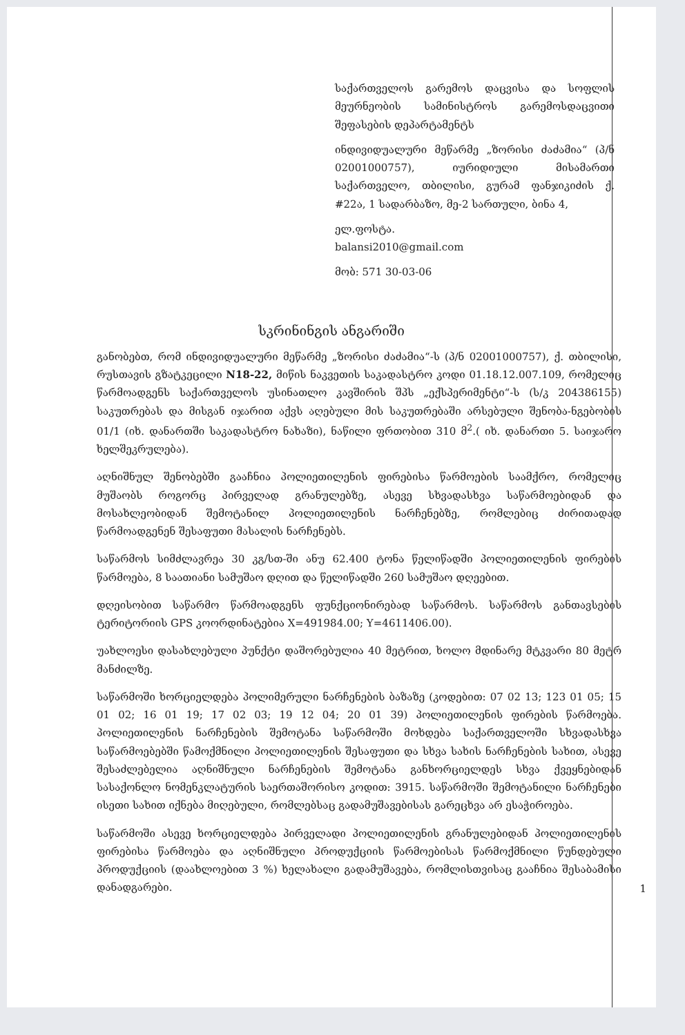საქართველოს გარემოს დაცვისა და სოფლის მეურნეობის სამინისტროს გარემოსდაცვითი შეფასების დეპარტამენტს
ინდივიდუალური მეწარმე „ზორისი ძაძამია“ (პ/ნ 02001000757), იურიდიული მისამართი საქართველო, თბილისი, გურამ ფანჯიკიძის ქ. #22ა, 1 სადარბაზო, მე-2 სართული, ბინა 4,
ელ.ფოსტა. balansi2010@gmail.com
მობ: 571 30-03-06
სკრინინგის ანგარიში
განობებთ, რომ ინდივიდუალური მეწარმე „ზორისი ძაძამია“-ს (პ/ნ 02001000757), ქ. თბილისი, რუსთავის გზატკეცილი N18-22, მიწის ნაკვეთის საკადასტრო კოდი 01.18.12.007.109, რომელიც წარმოადგენს საქართველოს უსინათლო კავშირის შპს „ექსპერიმენტი“-ს (ს/კ 204386155) საკუთრებას და მისგან იჯარით აქვს აღებული მის საკუთრებაში არსებული შენობა-ნგებობის 01/1 (იხ. დანართში საკადასტრო ნახაზი), ნაწილი ფრთობით 310 მ<sup>2</sup>.( იხ. დანართი 5. საიჯარო ხელშეკრულება).
აღნიშნულ შენობებში გააჩნია პოლიეთილენის ფირებისა წარმოების საამქრო, რომელიც მუშაობს როგორც პირველად გრანულებზე, ასევე სხვადასხვა საწარმოებიდან და მოსახლეობიდან შემოტანილ პოლიეთილენის ნარჩენებზე, რომლებიც ძირითადად წარმოადგენენ შესაფუთი მასალის ნარჩენებს.
საწარმოს სიმძლავრეა 30 კგ/სთ-ში ანუ 62.400 ტონა წელიწადში პოლიეთილენის ფირების წარმოება, 8 საათიანი სამუშაო დღით და წელიწადში 260 სამუშაო დღეებით.
დღეისობით საწარმო წარმოადგენს ფუნქციონირებად საწარმოს. საწარმოს განთავსების ტერიტორიის GPS კოორდინატებია X=491984.00; Y=4611406.00).
უახლოესი დასახლებული პუნქტი დაშორებულია 40 მეტრით, ხოლო მდინარე მტკვარი 80 მეტრ მანძილზე.
საწარმოში ხორციელდება პოლიმერული ნარჩენების ბაზაზე (კოდებით: 07 02 13; 123 01 05; 15 01 02; 16 01 19; 17 02 03; 19 12 04; 20 01 39) პოლიეთილენის ფირების წარმოება. პოლიეთილენის ნარჩენების შემოტანა საწარმოში მოხდება საქართველოში სხვადასხვა საწარმოებებში წამოქმნილი პოლიეთილენის შესაფუთი და სხვა სახის ნარჩენების სახით, ასევე შესაძლებელია აღნიშნული ნარჩენების შემოტანა განხორციელდეს სხვა ქვეყნებიდან სასაქონლო ნომენკლატურის საერთაშორისო კოდით: 3915. საწარმოში შემოტანილი ნარჩენები ისეთი სახით იქნება მიღებული, რომლებსაც გადამუშავებისას გარეცხვა არ ესაჭიროება.
საწარმოში ასევე ხორციელდება პირველადი პოლიეთილენის გრანულებიდან პოლიეთილენის ფირებისა წარმოება და აღნიშნული პროდუქციის წარმოებისას წარმოქმნილი წუნდებული პროდუქციის (დაახლოებით 3 %) ხელახალი გადამუშავება, რომლისთვისაც გააჩნია შესაბამისი დანადგარები.
1